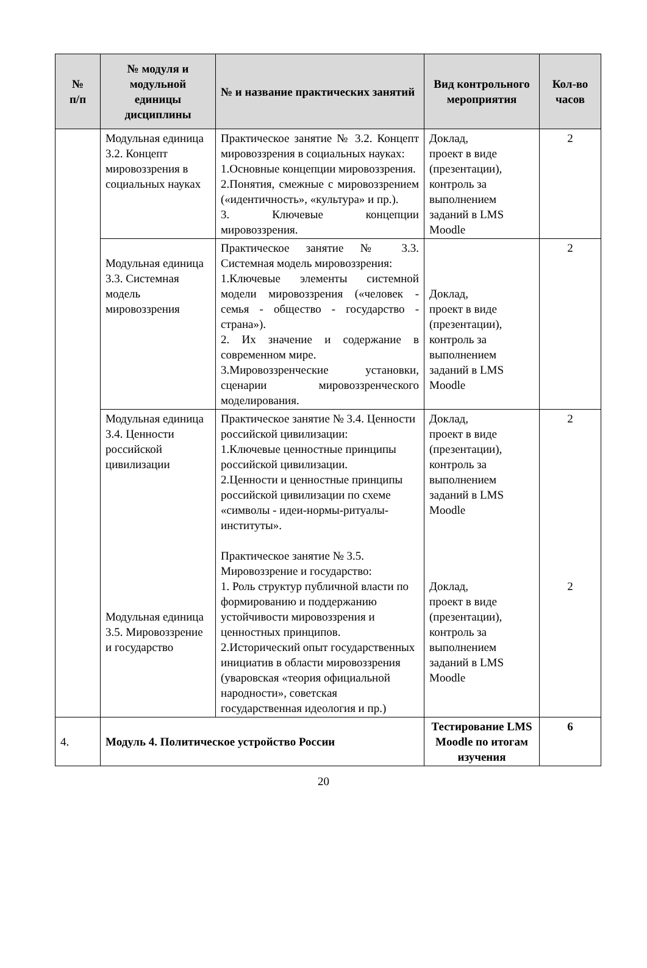| № п/п | № модуля и модульной единицы дисциплины | № и название практических занятий | Вид контрольного мероприятия | Кол-во часов |
| --- | --- | --- | --- | --- |
| | Модульная единица 3.2. Концепт мировоззрения в социальных науках | Практическое занятие № 3.2. Концепт мировоззрения в социальных науках: 1.Основные концепции мировоззрения. 2.Понятия, смежные с мировоззрением («идентичность», «культура» и пр.). 3. Ключевые концепции мировоззрения. | Доклад, проект в виде (презентации), контроль за выполнением заданий в LMS Moodle | 2 |
| | Модульная единица 3.3. Системная модель мировоззрения | Практическое занятие № 3.3. Системная модель мировоззрения: 1.Ключевые элементы системной модели мировоззрения («человек - семья - общество - государство - страна»). 2. Их значение и содержание в современном мире. 3.Мировоззренческие установки, сценарии мировоззренческого моделирования. | Доклад, проект в виде (презентации), контроль за выполнением заданий в LMS Moodle | 2 |
| | Модульная единица 3.4. Ценности российской цивилизации Модульная единица 3.5. Мировоззрение и государство | Практическое занятие № 3.4. Ценности российской цивилизации: 1.Ключевые ценностные принципы российской цивилизации. 2.Ценности и ценностные принципы российской цивилизации по схеме «символы - идеи-нормы-ритуалы- институты». Практическое занятие № 3.5. Мировоззрение и государство: 1. Роль структур публичной власти по формированию и поддержанию устойчивости мировоззрения и ценностных принципов. 2.Исторический опыт государственных инициатив в области мировоззрения (уваровская «теория официальной народности», советская государственная идеология и пр.) | Доклад, проект в виде (презентации), контроль за выполнением заданий в LMS Moodle Доклад, проект в виде (презентации), контроль за выполнением заданий в LMS Moodle | 2 2 |
| 4. | Модуль 4. Политическое устройство России | | Тестирование LMS Moodle по итогам изучения | 6 |
20